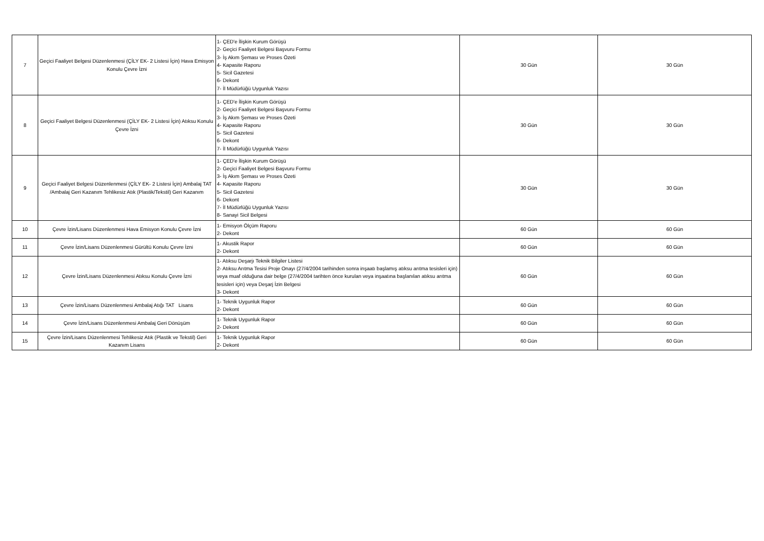| 7 | Geçici Faaliyet Belgesi Düzenlenmesi (ÇİLY EK- 2 Listesi İçin) Hava Emisyon Konulu Çevre İzni | 1- ÇED'e İlişkin Kurum Görüşü 2- Geçici Faaliyet Belgesi Başvuru Formu 3- İş Akım Şeması ve Proses Özeti 4- Kapasite Raporu 5- Sicil Gazetesi 6- Dekont 7- İl Müdürlüğü Uygunluk Yazısı | 30 Gün | 30 Gün |
| 8 | Geçici Faaliyet Belgesi Düzenlenmesi (ÇİLY EK- 2 Listesi İçin) Atıksu Konulu Çevre İzni | 1- ÇED'e İlişkin Kurum Görüşü 2- Geçici Faaliyet Belgesi Başvuru Formu 3- İş Akım Şeması ve Proses Özeti 4- Kapasite Raporu 5- Sicil Gazetesi 6- Dekont 7- İl Müdürlüğü Uygunluk Yazısı | 30 Gün | 30 Gün |
| 9 | Geçici Faaliyet Belgesi Düzenlenmesi (ÇİLY EK- 2 Listesi İçin) Ambalaj TAT /Ambalaj Geri Kazanım Tehlikesiz Atık (Plastik/Tekstil) Geri Kazanım | 1- ÇED'e İlişkin Kurum Görüşü 2- Geçici Faaliyet Belgesi Başvuru Formu 3- İş Akım Şeması ve Proses Özeti 4- Kapasite Raporu 5- Sicil Gazetesi 6- Dekont 7- İl Müdürlüğü Uygunluk Yazısı 8- Sanayi Sicil Belgesi | 30 Gün | 30 Gün |
| 10 | Çevre İzin/Lisans Düzenlenmesi Hava Emisyon Konulu Çevre İzni | 1- Emisyon Ölçüm Raporu 2- Dekont | 60 Gün | 60 Gün |
| 11 | Çevre İzin/Lisans Düzenlenmesi Gürültü Konulu Çevre İzni | 1- Akustik Rapor 2- Dekont | 60 Gün | 60 Gün |
| 12 | Çevre İzin/Lisans Düzenlenmesi Atıksu Konulu Çevre İzni | 1- Atıksu Deşarjı Teknik Bilgiler Listesi 2- Atıksu Arıtma Tesisi Proje Onayı (27/4/2004 tarihinden sonra inşaatı başlamış atıksu arıtma tesisleri için) veya muaf olduğuna dair belge (27/4/2004 tarihten önce kurulan veya inşaatına başlanılan atıksu arıtma tesisleri için) veya Deşarj İzin Belgesi 3- Dekont | 60 Gün | 60 Gün |
| 13 | Çevre İzin/Lisans Düzenlenmesi Ambalaj Atığı TAT Lisans | 1- Teknik Uygunluk Rapor 2- Dekont | 60 Gün | 60 Gün |
| 14 | Çevre İzin/Lisans Düzenlenmesi Ambalaj Geri Dönüşüm | 1- Teknik Uygunluk Rapor 2- Dekont | 60 Gün | 60 Gün |
| 15 | Çevre İzin/Lisans Düzenlenmesi Tehlikesiz Atık (Plastik ve Tekstil) Geri Kazanım Lisans | 1- Teknik Uygunluk Rapor 2- Dekont | 60 Gün | 60 Gün |